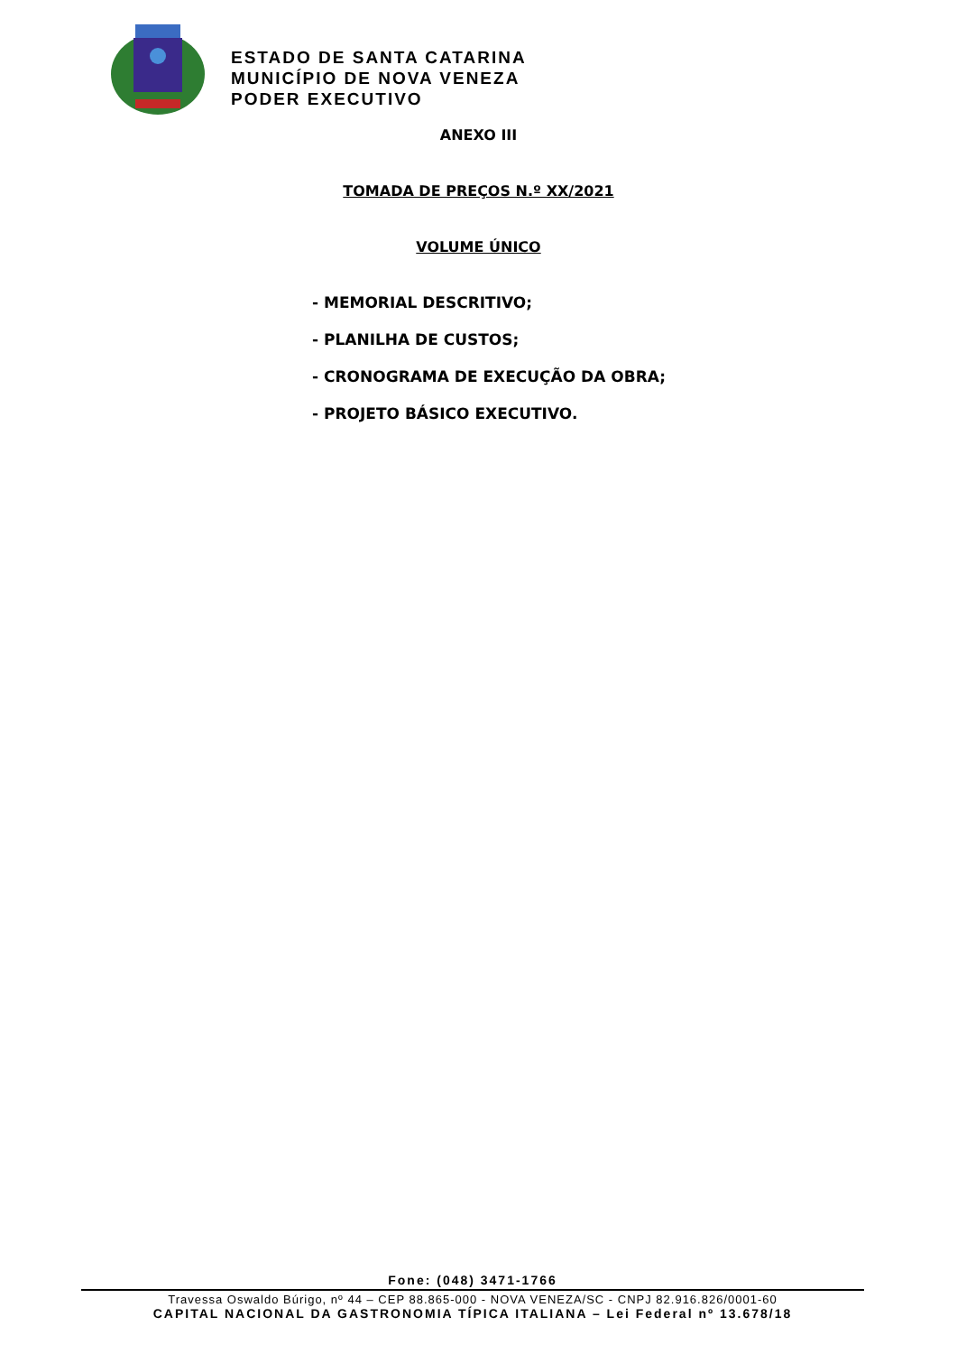ESTADO DE SANTA CATARINA
MUNICÍPIO DE NOVA VENEZA
PODER EXECUTIVO
ANEXO III
TOMADA DE PREÇOS N.º XX/2021
VOLUME ÚNICO
- MEMORIAL DESCRITIVO;
- PLANILHA DE CUSTOS;
- CRONOGRAMA DE EXECUÇÃO DA OBRA;
- PROJETO BÁSICO EXECUTIVO.
Fone: (048) 3471-1766
Travessa Oswaldo Búrigo, nº 44 – CEP 88.865-000 - NOVA VENEZA/SC - CNPJ 82.916.826/0001-60
CAPITAL NACIONAL DA GASTRONOMIA TÍPICA ITALIANA – Lei Federal nº 13.678/18